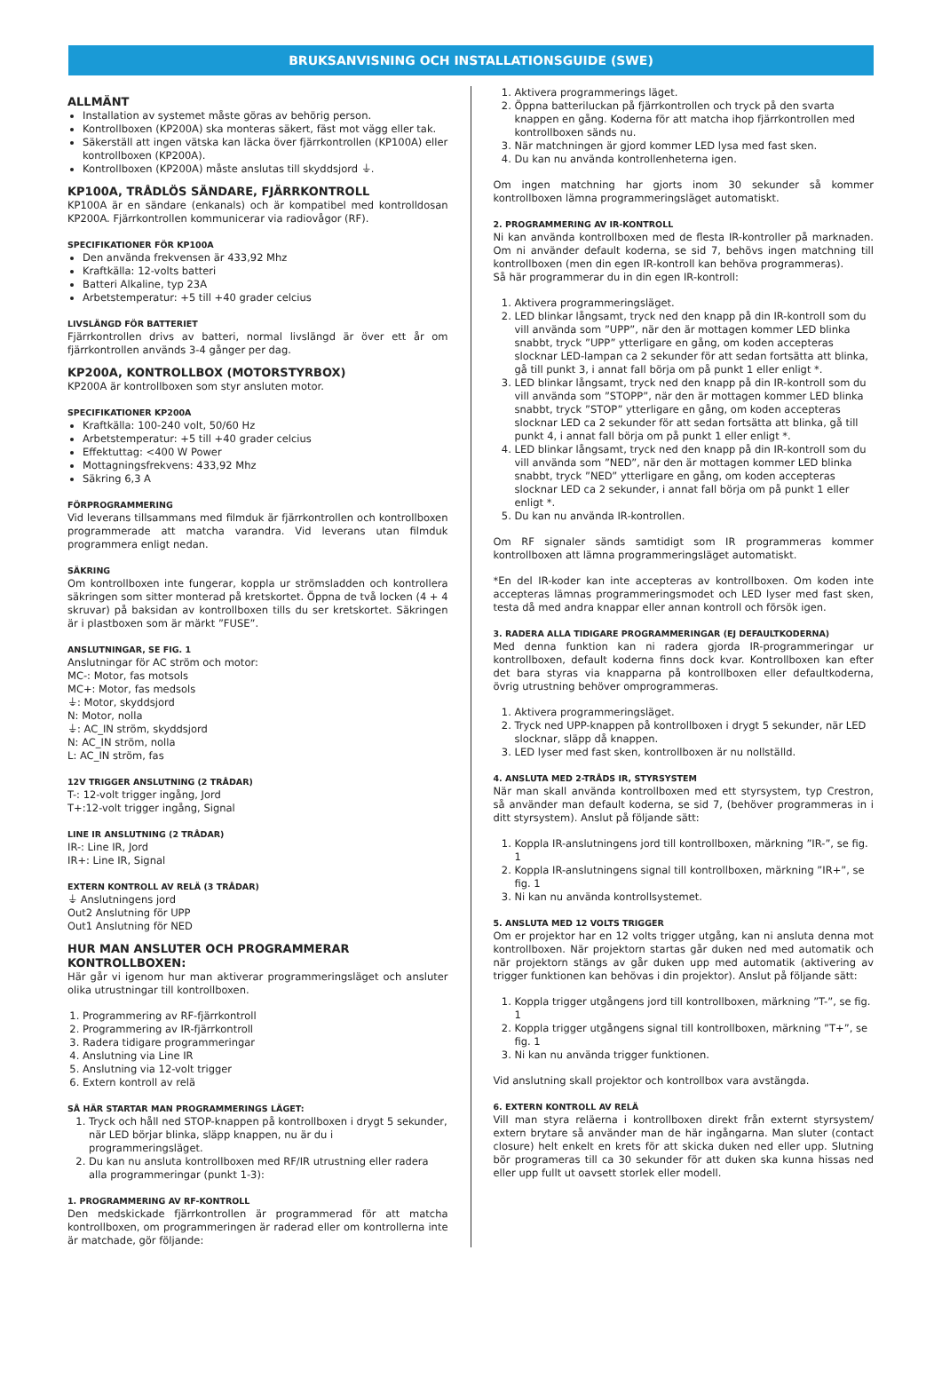BRUKSANVISNING OCH INSTALLATIONSGUIDE (SWE)
ALLMÄNT
Installation av systemet måste göras av behörig person.
Kontrollboxen (KP200A) ska monteras säkert, fäst mot vägg eller tak.
Säkerställ att ingen vätska kan läcka över fjärrkontrollen (KP100A) eller kontrollboxen (KP200A).
Kontrollboxen (KP200A) måste anslutas till skyddsjord ⏚.
KP100A, TRÅDLÖS SÄNDARE, FJÄRRKONTROLL
KP100A är en sändare (enkanals) och är kompatibel med kontrolldosan KP200A. Fjärrkontrollen kommunicerar via radiovågor (RF).
SPECIFIKATIONER FÖR KP100A
Den använda frekvensen är 433,92 Mhz
Kraftkälla: 12-volts batteri
Batteri Alkaline, typ 23A
Arbetstemperatur: +5 till +40 grader celcius
LIVSLÄNGD FÖR BATTERIET
Fjärrkontrollen drivs av batteri, normal livslängd är över ett år om fjärrkontrollen används 3-4 gånger per dag.
KP200A, KONTROLLBOX (MOTORSTYRBOX)
KP200A är kontrollboxen som styr ansluten motor.
SPECIFIKATIONER KP200A
Kraftkälla: 100-240 volt, 50/60 Hz
Arbetstemperatur: +5 till +40 grader celcius
Effektuttag: <400 W Power
Mottagningsfrekvens: 433,92 Mhz
Säkring 6,3 A
FÖRPROGRAMMERING
Vid leverans tillsammans med filmduk är fjärrkontrollen och kontrollboxen programmerade att matcha varandra. Vid leverans utan filmduk programmera enligt nedan.
SÄKRING
Om kontrollboxen inte fungerar, koppla ur strömsladden och kontrollera säkringen som sitter monterad på kretskortet. Öppna de två locken (4 + 4 skruvar) på baksidan av kontrollboxen tills du ser kretskortet. Säkringen är i plastboxen som är märkt ”FUSE”.
ANSLUTNINGAR, SE FIG. 1
Anslutningar för AC ström och motor:
MC-: Motor, fas motsols
MC+: Motor, fas medsols
⏚: Motor, skyddsjord
N: Motor, nolla
⏚: AC_IN ström, skyddsjord
N: AC_IN ström, nolla
L: AC_IN ström, fas
12V TRIGGER ANSLUTNING (2 TRÅDAR)
T-: 12-volt trigger ingång, Jord
T+:12-volt trigger ingång, Signal
LINE IR ANSLUTNING (2 TRÅDAR)
IR-: Line IR, Jord
IR+: Line IR, Signal
EXTERN KONTROLL AV RELÄ (3 TRÅDAR)
⏚ Anslutningens jord
Out2 Anslutning för UPP
Out1 Anslutning för NED
HUR MAN ANSLUTER OCH PROGRAMMERAR KONTROLLBOXEN:
Här går vi igenom hur man aktiverar programmeringsläget och ansluter olika utrustningar till kontrollboxen.
1. Programmering av RF-fjärrkontroll
2. Programmering av IR-fjärrkontroll
3. Radera tidigare programmeringar
4. Anslutning via Line IR
5. Anslutning via 12-volt trigger
6. Extern kontroll av relä
SÅ HÄR STARTAR MAN PROGRAMMERINGS LÄGET:
1. Tryck och håll ned STOP-knappen på kontrollboxen i drygt 5 sekunder, när LED börjar blinka, släpp knappen, nu är du i programmeringsläget.
2. Du kan nu ansluta kontrollboxen med RF/IR utrustning eller radera alla programmeringar (punkt 1-3):
1. PROGRAMMERING AV RF-KONTROLL
Den medskickade fjärrkontrollen är programmerad för att matcha kontrollboxen, om programmeringen är raderad eller om kontrollerna inte är matchade, gör följande:
1. Aktivera programmerings läget.
2. Öppna batteriluckan på fjärrkontrollen och tryck på den svarta knappen en gång. Koderna för att matcha ihop fjärrkontrollen med kontrollboxen sänds nu.
3. När matchningen är gjord kommer LED lysa med fast sken.
4. Du kan nu använda kontrollenheterna igen.
Om ingen matchning har gjorts inom 30 sekunder så kommer kontrollboxen lämna programmeringsläget automatiskt.
2. PROGRAMMERING AV IR-KONTROLL
Ni kan använda kontrollboxen med de flesta IR-kontroller på marknaden. Om ni använder default koderna, se sid 7, behövs ingen matchning till kontrollboxen (men din egen IR-kontroll kan behöva programmeras).
Så här programmerar du in din egen IR-kontroll:
1. Aktivera programmeringsläget.
2. LED blinkar långsamt, tryck ned den knapp på din IR-kontroll som du vill använda som ”UPP”, när den är mottagen kommer LED blinka snabbt, tryck ”UPP” ytterligare en gång, om koden accepteras slocknar LED-lampan ca 2 sekunder för att sedan fortsätta att blinka, gå till punkt 3, i annat fall börja om på punkt 1 eller enligt *.
3. LED blinkar långsamt, tryck ned den knapp på din IR-kontroll som du vill använda som ”STOPP”, när den är mottagen kommer LED blinka snabbt, tryck ”STOP” ytterligare en gång, om koden accepteras slocknar LED ca 2 sekunder för att sedan fortsätta att blinka, gå till punkt 4, i annat fall börja om på punkt 1 eller enligt *.
4. LED blinkar långsamt, tryck ned den knapp på din IR-kontroll som du vill använda som ”NED”, när den är mottagen kommer LED blinka snabbt, tryck ”NED” ytterligare en gång, om koden accepteras slocknar LED ca 2 sekunder, i annat fall börja om på punkt 1 eller enligt *.
5. Du kan nu använda IR-kontrollen.
Om RF signaler sänds samtidigt som IR programmeras kommer kontrollboxen att lämna programmeringsläget automatiskt.
*En del IR-koder kan inte accepteras av kontrollboxen. Om koden inte accepteras lämnas programmeringsmodet och LED lyser med fast sken, testa då med andra knappar eller annan kontroll och försök igen.
3. RADERA ALLA TIDIGARE PROGRAMMERINGAR (EJ DEFAULTKODERNA)
Med denna funktion kan ni radera gjorda IR-programmeringar ur kontrollboxen, default koderna finns dock kvar. Kontrollboxen kan efter det bara styras via knapparna på kontrollboxen eller defaultkoderna, övrig utrustning behöver omprogrammeras.
1. Aktivera programmeringsläget.
2. Tryck ned UPP-knappen på kontrollboxen i drygt 5 sekunder, när LED slocknar, släpp då knappen.
3. LED lyser med fast sken, kontrollboxen är nu nollställd.
4. ANSLUTA MED 2-TRÅDS IR, STYRSYSTEM
När man skall använda kontrollboxen med ett styrsystem, typ Crestron, så använder man default koderna, se sid 7, (behöver programmeras in i ditt styrsystem). Anslut på följande sätt:
1. Koppla IR-anslutningens jord till kontrollboxen, märkning ”IR-”, se fig. 1
2. Koppla IR-anslutningens signal till kontrollboxen, märkning ”IR+”, se fig. 1
3. Ni kan nu använda kontrollsystemet.
5. ANSLUTA MED 12 VOLTS TRIGGER
Om er projektor har en 12 volts trigger utgång, kan ni ansluta denna mot kontrollboxen. När projektorn startas går duken ned med automatik och när projektorn stängs av går duken upp med automatik (aktivering av trigger funktionen kan behövas i din projektor). Anslut på följande sätt:
1. Koppla trigger utgångens jord till kontrollboxen, märkning ”T-”, se fig. 1
2. Koppla trigger utgångens signal till kontrollboxen, märkning ”T+”, se fig. 1
3. Ni kan nu använda trigger funktionen.
Vid anslutning skall projektor och kontrollbox vara avstängda.
6. EXTERN KONTROLL AV RELÄ
Vill man styra reläerna i kontrollboxen direkt från externt styrsystem/ extern brytare så använder man de här ingångarna. Man sluter (contact closure) helt enkelt en krets för att skicka duken ned eller upp. Slutning bör programeras till ca 30 sekunder för att duken ska kunna hissas ned eller upp fullt ut oavsett storlek eller modell.